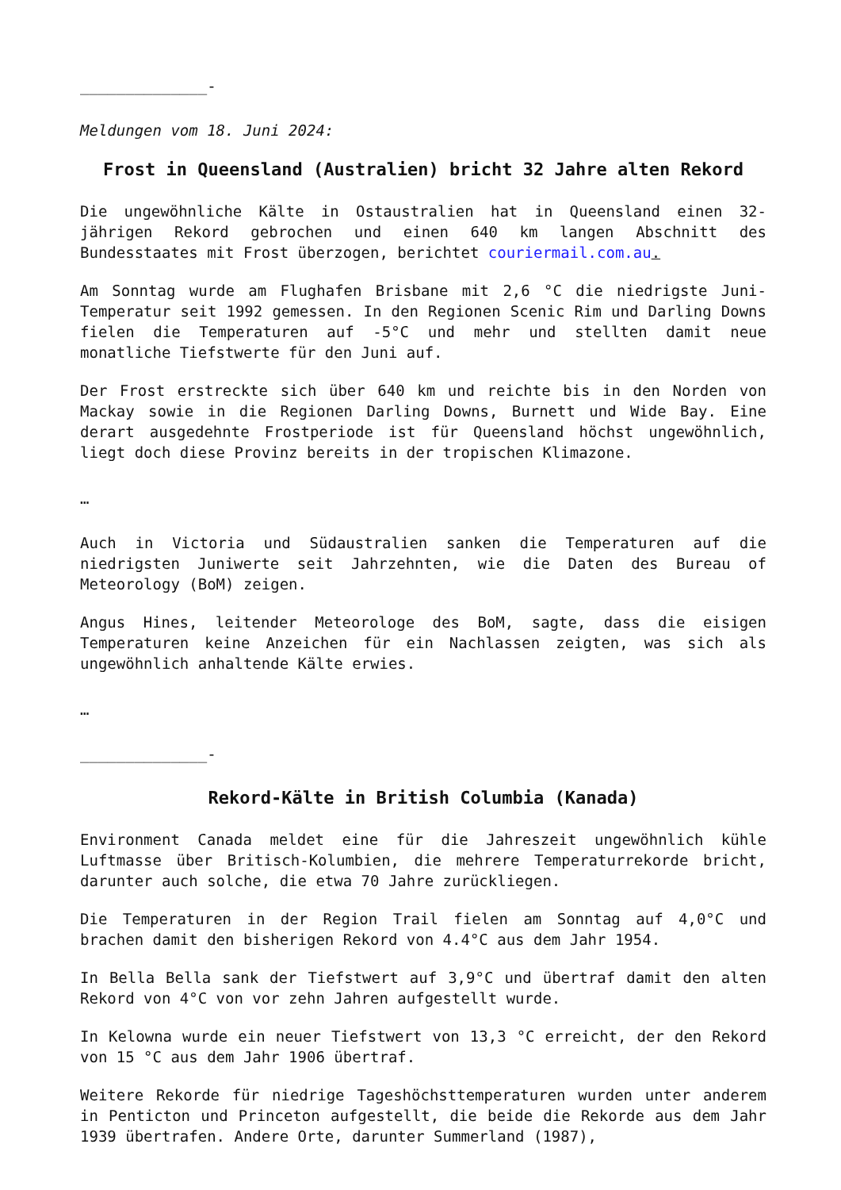______________-
Meldungen vom 18. Juni 2024:
Frost in Queensland (Australien) bricht 32 Jahre alten Rekord
Die ungewöhnliche Kälte in Ostaustralien hat in Queensland einen 32-jährigen Rekord gebrochen und einen 640 km langen Abschnitt des Bundesstaates mit Frost überzogen, berichtet couriermail.com.au.
Am Sonntag wurde am Flughafen Brisbane mit 2,6 °C die niedrigste Juni-Temperatur seit 1992 gemessen. In den Regionen Scenic Rim und Darling Downs fielen die Temperaturen auf -5°C und mehr und stellten damit neue monatliche Tiefstwerte für den Juni auf.
Der Frost erstreckte sich über 640 km und reichte bis in den Norden von Mackay sowie in die Regionen Darling Downs, Burnett und Wide Bay. Eine derart ausgedehnte Frostperiode ist für Queensland höchst ungewöhnlich, liegt doch diese Provinz bereits in der tropischen Klimazone.
…
Auch in Victoria und Südaustralien sanken die Temperaturen auf die niedrigsten Juniwerte seit Jahrzehnten, wie die Daten des Bureau of Meteorology (BoM) zeigen.
Angus Hines, leitender Meteorologe des BoM, sagte, dass die eisigen Temperaturen keine Anzeichen für ein Nachlassen zeigten, was sich als ungewöhnlich anhaltende Kälte erwies.
…
______________-
Rekord-Kälte in British Columbia (Kanada)
Environment Canada meldet eine für die Jahreszeit ungewöhnlich kühle Luftmasse über Britisch-Kolumbien, die mehrere Temperaturrekorde bricht, darunter auch solche, die etwa 70 Jahre zurückliegen.
Die Temperaturen in der Region Trail fielen am Sonntag auf 4,0°C und brachen damit den bisherigen Rekord von 4.4°C aus dem Jahr 1954.
In Bella Bella sank der Tiefstwert auf 3,9°C und übertraf damit den alten Rekord von 4°C von vor zehn Jahren aufgestellt wurde.
In Kelowna wurde ein neuer Tiefstwert von 13,3 °C erreicht, der den Rekord von 15 °C aus dem Jahr 1906 übertraf.
Weitere Rekorde für niedrige Tageshöchsttemperaturen wurden unter anderem in Penticton und Princeton aufgestellt, die beide die Rekorde aus dem Jahr 1939 übertrafen. Andere Orte, darunter Summerland (1987),